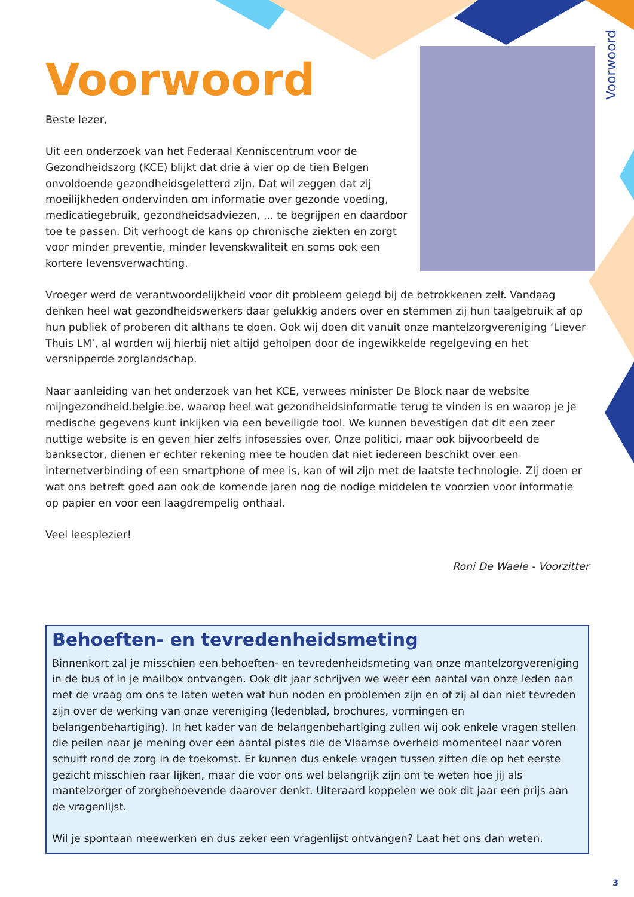Voorwoord
Voorwoord
Beste lezer,
Uit een onderzoek van het Federaal Kenniscentrum voor de Gezondheidszorg (KCE) blijkt dat drie à vier op de tien Belgen onvoldoende gezondheidsgeletterd zijn. Dat wil zeggen dat zij moeilijkheden ondervinden om informatie over gezonde voeding, medicatiegebruik, gezondheidsadviezen, ... te begrijpen en daardoor toe te passen. Dit verhoogt de kans op chronische ziekten en zorgt voor minder preventie, minder levenskwaliteit en soms ook een kortere levensverwachting.
Vroeger werd de verantwoordelijkheid voor dit probleem gelegd bij de betrokkenen zelf. Vandaag denken heel wat gezondheidswerkers daar gelukkig anders over en stemmen zij hun taalgebruik af op hun publiek of proberen dit althans te doen. Ook wij doen dit vanuit onze mantelzorgvereniging ‘Liever Thuis LM’, al worden wij hierbij niet altijd geholpen door de ingewikkelde regelgeving en het versnipperde zorglandschap.
Naar aanleiding van het onderzoek van het KCE, verwees minister De Block naar de website mijngezondheid.belgie.be, waarop heel wat gezondheidsinformatie terug te vinden is en waarop je je medische gegevens kunt inkijken via een beveiligde tool. We kunnen bevestigen dat dit een zeer nuttige website is en geven hier zelfs infosessies over. Onze politici, maar ook bijvoorbeeld de banksector, dienen er echter rekening mee te houden dat niet iedereen beschikt over een internetverbinding of een smartphone of mee is, kan of wil zijn met de laatste technologie. Zij doen er wat ons betreft goed aan ook de komende jaren nog de nodige middelen te voorzien voor informatie op papier en voor een laagdrempelig onthaal.
Veel leesplezier!
Roni De Waele - Voorzitter
Behoeften- en tevredenheidsmeting
Binnenkort zal je misschien een behoeften- en tevredenheidsmeting van onze mantelzorgvereniging in de bus of in je mailbox ontvangen. Ook dit jaar schrijven we weer een aantal van onze leden aan met de vraag om ons te laten weten wat hun noden en problemen zijn en of zij al dan niet tevreden zijn over de werking van onze vereniging (ledenblad, brochures, vormingen en belangenbehartiging). In het kader van de belangenbehartiging zullen wij ook enkele vragen stellen die peilen naar je mening over een aantal pistes die de Vlaamse overheid momenteel naar voren schuift rond de zorg in de toekomst. Er kunnen dus enkele vragen tussen zitten die op het eerste gezicht misschien raar lijken, maar die voor ons wel belangrijk zijn om te weten hoe jij als mantelzorger of zorgbehoevende daarover denkt. Uiteraard koppelen we ook dit jaar een prijs aan de vragenlijst.
Wil je spontaan meewerken en dus zeker een vragenlijst ontvangen? Laat het ons dan weten.
3